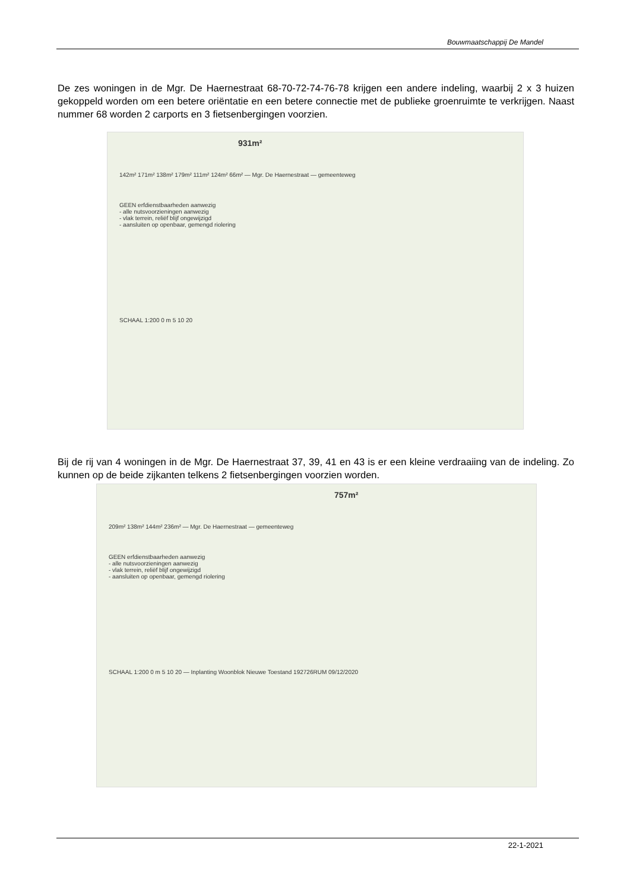Bouwmaatschappij De Mandel
De zes woningen in de Mgr. De Haernestraat 68-70-72-74-76-78 krijgen een andere indeling, waarbij 2 x 3 huizen gekoppeld worden om een betere oriëntatie en een betere connectie met de publieke groenruimte te verkrijgen. Naast nummer 68 worden 2 carports en 3 fietsenbergingen voorzien.
931m²
142m² 171m² 138m² 179m² 111m² 124m² 66m² — Mgr. De Haernestraat — gemeenteweg
GEEN erfdienstbaarheden aanwezig
- alle nutsvoorzieningen aanwezig
- vlak terrein, reliëf blijf ongewijzigd
- aansluiten op openbaar, gemengd riolering
SCHAAL 1:200 0 m 5 10 20
Bij de rij van 4 woningen in de Mgr. De Haernestraat 37, 39, 41 en 43 is er een kleine verdraaiing van de indeling. Zo kunnen op de beide zijkanten telkens 2 fietsenbergingen voorzien worden.
757m²
209m² 138m² 144m² 236m² — Mgr. De Haernestraat — gemeenteweg
GEEN erfdienstbaarheden aanwezig
- alle nutsvoorzieningen aanwezig
- vlak terrein, reliëf blijf ongewijzigd
- aansluiten op openbaar, gemengd riolering
SCHAAL 1:200 0 m 5 10 20 — Inplanting Woonblok Nieuwe Toestand 192726RUM 09/12/2020
22-1-2021